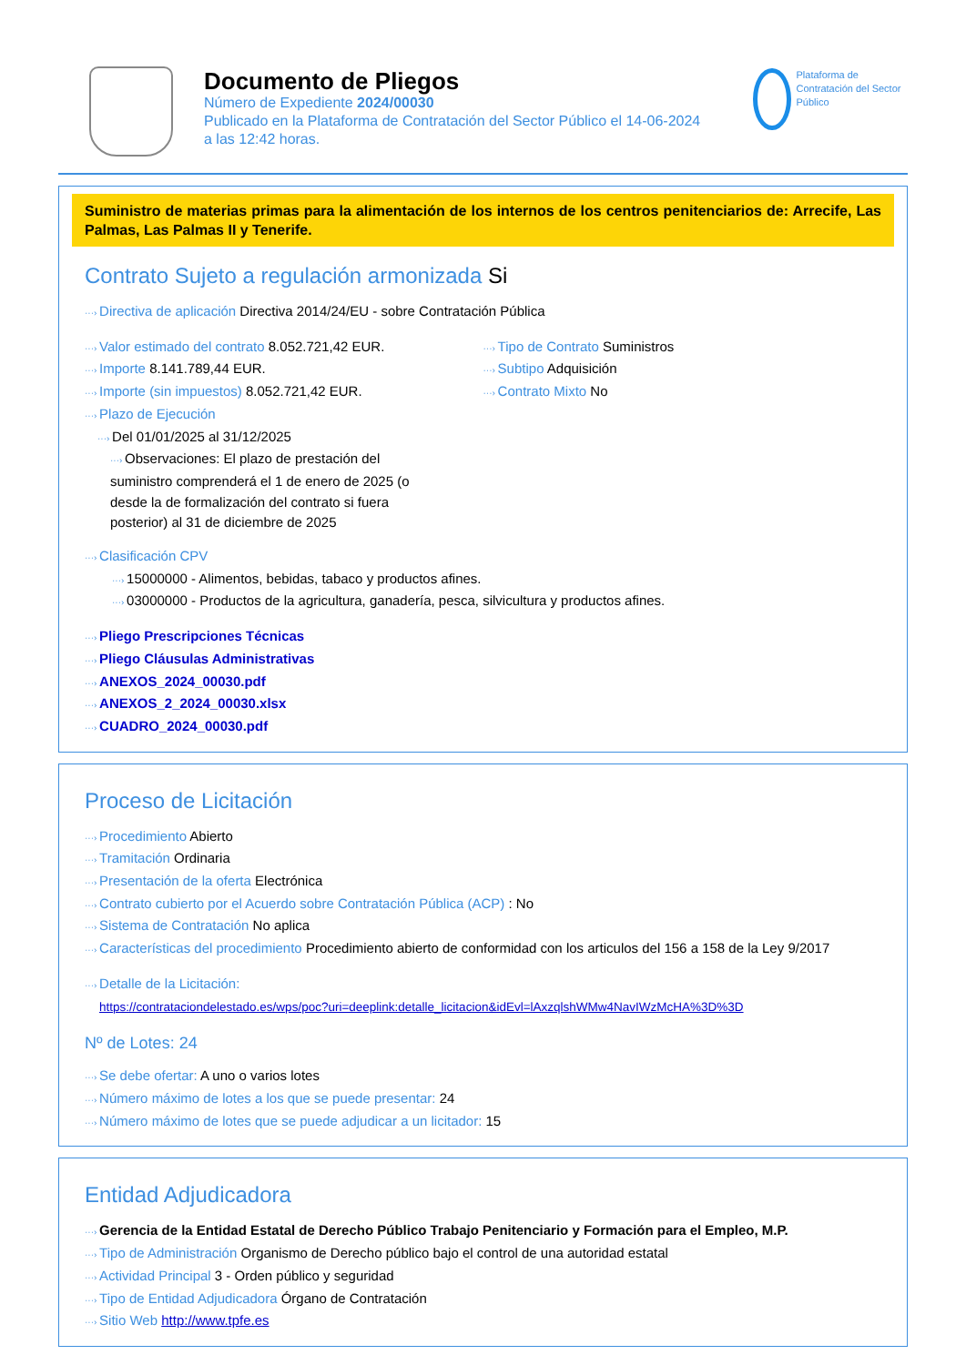Documento de Pliegos
Número de Expediente 2024/00030
Publicado en la Plataforma de Contratación del Sector Público el 14-06-2024
a las 12:42 horas.
Plataforma de Contratación del Sector Público
Suministro de materias primas para la alimentación de los internos de los centros penitenciarios de: Arrecife, Las Palmas, Las Palmas II y Tenerife.
Contrato Sujeto a regulación armonizada Si
···› Directiva de aplicación Directiva 2014/24/EU - sobre Contratación Pública
···› Valor estimado del contrato 8.052.721,42 EUR.
···› Importe 8.141.789,44 EUR.
···› Importe (sin impuestos) 8.052.721,42 EUR.
···› Plazo de Ejecución
···› Del 01/01/2025 al 31/12/2025
···› Observaciones: El plazo de prestación del suministro comprenderá el 1 de enero de 2025 (o desde la de formalización del contrato si fuera posterior) al 31 de diciembre de 2025
···› Tipo de Contrato Suministros
···› Subtipo Adquisición
···› Contrato Mixto No
···› Clasificación CPV
···› 15000000 - Alimentos, bebidas, tabaco y productos afines.
···› 03000000 - Productos de la agricultura, ganadería, pesca, silvicultura y productos afines.
···› Pliego Prescripciones Técnicas
···› Pliego Cláusulas Administrativas
···› ANEXOS_2024_00030.pdf
···› ANEXOS_2_2024_00030.xlsx
···› CUADRO_2024_00030.pdf
Proceso de Licitación
···› Procedimiento Abierto
···› Tramitación Ordinaria
···› Presentación de la oferta Electrónica
···› Contrato cubierto por el Acuerdo sobre Contratación Pública (ACP) : No
···› Sistema de Contratación No aplica
···› Características del procedimiento Procedimiento abierto de conformidad con los articulos del 156 a 158 de la Ley 9/2017
···› Detalle de la Licitación:
https://contrataciondelestado.es/wps/poc?uri=deeplink:detalle_licitacion&idEvl=lAxzqlshWMw4NavIWzMcHA%3D%3D
Nº de Lotes: 24
···› Se debe ofertar: A uno o varios lotes
···› Número máximo de lotes a los que se puede presentar: 24
···› Número máximo de lotes que se puede adjudicar a un licitador: 15
Entidad Adjudicadora
···› Gerencia de la Entidad Estatal de Derecho Público Trabajo Penitenciario y Formación para el Empleo, M.P.
···› Tipo de Administración Organismo de Derecho público bajo el control de una autoridad estatal
···› Actividad Principal 3 - Orden público y seguridad
···› Tipo de Entidad Adjudicadora Órgano de Contratación
···› Sitio Web http://www.tpfe.es